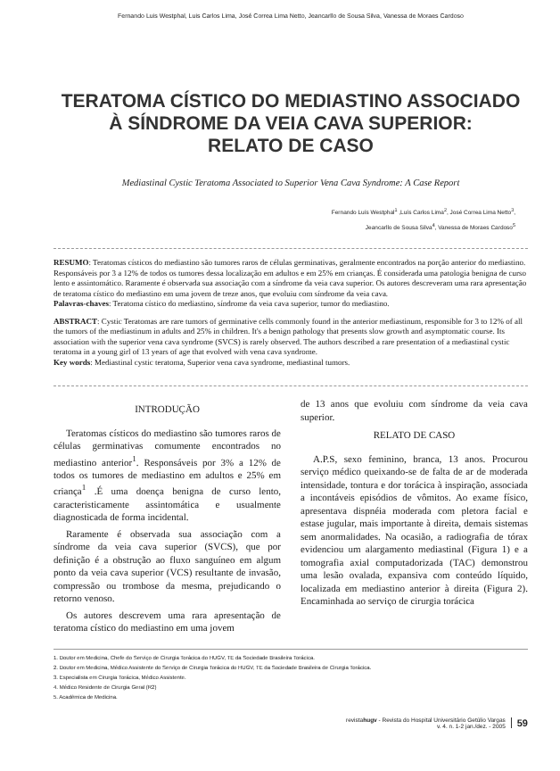Fernando Luis Westphal, Luis Carlos Lima, José Correa Lima Netto, Jeancarllo de Sousa Silva, Vanessa de Moraes Cardoso
TERATOMA CÍSTICO DO MEDIASTINO ASSOCIADO
À SÍNDROME DA VEIA CAVA SUPERIOR:
RELATO DE CASO
Mediastinal Cystic Teratoma Associated to Superior Vena Cava Syndrome: A Case Report
Fernando Luís Westphal<sup>1</sup> ,Luís Carlos Lima<sup>2</sup>, José Correa Lima Netto<sup>3</sup>,
Jeancarllo de Sousa Silva<sup>4</sup>, Vanessa de Moraes Cardoso<sup>5</sup>
RESUMO: Teratomas císticos do mediastino são tumores raros de células germinativas, geralmente encontrados na porção anterior do mediastino. Responsáveis por 3 a 12% de todos os tumores dessa localização em adultos e em 25% em crianças. É considerada uma patologia benigna de curso lento e assintomático. Raramente é observada sua associação com a síndrome da veia cava superior. Os autores descreveram uma rara apresentação de teratoma cístico do mediastino em uma jovem de treze anos, que evoluiu com síndrome da veia cava.
Palavras-chaves: Teratoma cístico do mediastino, síndrome da veia cava superior, tumor do mediastino.
ABSTRACT: Cystic Teratomas are rare tumors of germinative cells commonly found in the anterior mediastinum, responsible for 3 to 12% of all the tumors of the mediastinum in adults and 25% in children. It's a benign pathology that presents slow growth and asymptomatic course. Its association with the superior vena cava syndrome (SVCS) is rarely observed. The authors described a rare presentation of a mediastinal cystic teratoma in a young girl of 13 years of age that evolved with vena cava syndrome.
Key words: Mediastinal cystic teratoma, Superior vena cava syndrome, mediastinal tumors.
INTRODUÇÃO
Teratomas císticos do mediastino são tumores raros de células germinativas comumente encontrados no mediastino anterior<sup>1</sup>. Responsáveis por 3% a 12% de todos os tumores de mediastino em adultos e 25% em criança<sup>1</sup> .É uma doença benigna de curso lento, caracteristicamente assintomática e usualmente diagnosticada de forma incidental.
Raramente é observada sua associação com a síndrome da veia cava superior (SVCS), que por definição é a obstrução ao fluxo sanguíneo em algum ponto da veia cava superior (VCS) resultante de invasão, compressão ou trombose da mesma, prejudicando o retorno venoso.
Os autores descrevem uma rara apresentação de teratoma cístico do mediastino em uma jovem
de 13 anos que evoluiu com síndrome da veia cava superior.
RELATO DE CASO
A.P.S, sexo feminino, branca, 13 anos. Procurou serviço médico queixando-se de falta de ar de moderada intensidade, tontura e dor torácica à inspiração, associada a incontáveis episódios de vômitos. Ao exame físico, apresentava dispnéia moderada com pletora facial e estase jugular, mais importante à direita, demais sistemas sem anormalidades. Na ocasião, a radiografia de tórax evidenciou um alargamento mediastinal (Figura 1) e a tomografia axial computadorizada (TAC) demonstrou uma lesão ovalada, expansiva com conteúdo líquido, localizada em mediastino anterior à direita (Figura 2). Encaminhada ao serviço de cirurgia torácica
1. Doutor em Medicina, Chefe do Serviço de Cirurgia Torácica do HUGV, TE da Sociedade Brasileira Torácica.
2. Doutor em Medicina, Médico Assistente do Serviço de Cirurgia Torácica do HUGV, TE da Sociedade Brasileira de Cirurgia Torácica.
3. Especialista em Cirurgia Torácica, Médico Assistente.
4. Médico Residente de Cirurgia Geral (R2)
5. Acadêmica de Medicina.
revistahugv - Revista do Hospital Universitário Getúlio Vargas
v. 4. n. 1-2 jan./dez. - 2005
59